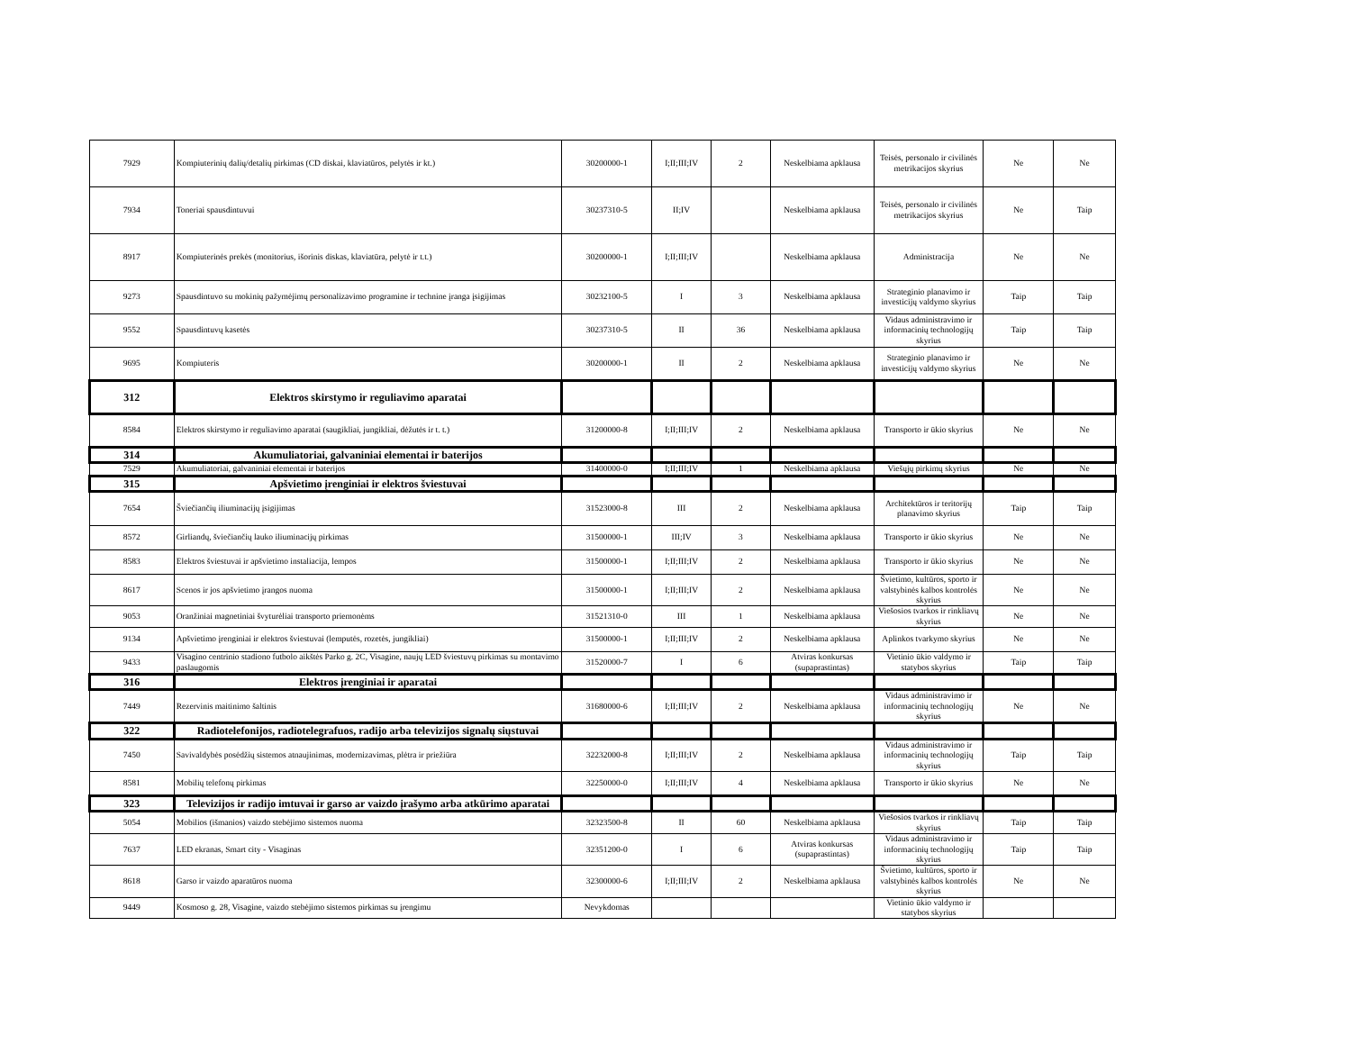| 7929 | Kompiuterinių dalių/detalių pirkimas (CD diskai, klaviatūros, pelytės ir kt.) | 30200000-1 | I;II;III;IV | 2 | Neskelbiama apklausa | Teisės, personalo ir civilinės metrikacijos skyrius | Ne | Ne |
| 7934 | Toneriai spausdintuvui | 30237310-5 | II;IV | | Neskelbiama apklausa | Teisės, personalo ir civilinės metrikacijos skyrius | Ne | Taip |
| 8917 | Kompiuterinės prekės (monitorius, išorinis diskas, klaviatūra, pelytė ir t.t.) | 30200000-1 | I;II;III;IV | | Neskelbiama apklausa | Administracija | Ne | Ne |
| 9273 | Spausdintuvo su mokinių pažymėjimų personalizavimo programine ir technine įranga įsigijimas | 30232100-5 | I | 3 | Neskelbiama apklausa | Strateginio planavimo ir investicijų valdymo skyrius | Taip | Taip |
| 9552 | Spausdintuvų kasetės | 30237310-5 | II | 36 | Neskelbiama apklausa | Vidaus administravimo ir informacinių technologijų skyrius | Taip | Taip |
| 9695 | Kompiuteris | 30200000-1 | II | 2 | Neskelbiama apklausa | Strateginio planavimo ir investicijų valdymo skyrius | Ne | Ne |
| 312 | Elektros skirstymo ir reguliavimo aparatai | | | | | | | |
| 8584 | Elektros skirstymo ir reguliavimo aparatai (saugikliai, jungikliai, dėžutės ir t. t.) | 31200000-8 | I;II;III;IV | 2 | Neskelbiama apklausa | Transporto ir ūkio skyrius | Ne | Ne |
| 314 | Akumuliatoriai, galvaniniai elementai ir baterijos | | | | | | | |
| 7529 | Akumuliatoriai, galvaniniai elementai ir baterijos | 31400000-0 | I;II;III;IV | 1 | Neskelbiama apklausa | Viešųjų pirkimų skyrius | Ne | Ne |
| 315 | Apšvietimo įrenginiai ir elektros šviestuvai | | | | | | | |
| 7654 | Šviečiančių iliuminacijų įsigijimas | 31523000-8 | III | 2 | Neskelbiama apklausa | Architektūros ir teritorijų planavimo skyrius | Taip | Taip |
| 8572 | Girliandų, šviečiančių lauko iliuminacijų pirkimas | 31500000-1 | III;IV | 3 | Neskelbiama apklausa | Transporto ir ūkio skyrius | Ne | Ne |
| 8583 | Elektros šviestuvai ir apšvietimo instaliacija, lempos | 31500000-1 | I;II;III;IV | 2 | Neskelbiama apklausa | Transporto ir ūkio skyrius | Ne | Ne |
| 8617 | Scenos ir jos apšvietimo įrangos nuoma | 31500000-1 | I;II;III;IV | 2 | Neskelbiama apklausa | Švietimo, kultūros, sporto ir valstybinės kalbos kontrolės skyrius | Ne | Ne |
| 9053 | Oranžiniai magnetiniai švyturėliai transporto priemonėms | 31521310-0 | III | 1 | Neskelbiama apklausa | Viešosios tvarkos ir rinkliavų skyrius | Ne | Ne |
| 9134 | Apšvietimo įrenginiai ir elektros šviestuvai (lemputės, rozetės, jungikliai) | 31500000-1 | I;II;III;IV | 2 | Neskelbiama apklausa | Aplinkos tvarkymo skyrius | Ne | Ne |
| 9433 | Visagino centrinio stadiono futbolo aikštės Parko g. 2C, Visagine, naujų LED šviestuvų pirkimas su montavimo paslaugomis | 31520000-7 | I | 6 | Atviras konkursas (supaprastintas) | Vietinio ūkio valdymo ir statybos skyrius | Taip | Taip |
| 316 | Elektros įrenginiai ir aparatai | | | | | | | |
| 7449 | Rezervinis maitinimo šaltinis | 31680000-6 | I;II;III;IV | 2 | Neskelbiama apklausa | Vidaus administravimo ir informacinių technologijų skyrius | Ne | Ne |
| 322 | Radiotelefonijos, radiotelegrafuos, radijo arba televizijos signalų siųstuvai | | | | | | | |
| 7450 | Savivaldybės posėdžių sistemos atnaujinimas, modernizavimas, plėtra ir priežiūra | 32232000-8 | I;II;III;IV | 2 | Neskelbiama apklausa | Vidaus administravimo ir informacinių technologijų skyrius | Taip | Taip |
| 8581 | Mobilių telefonų pirkimas | 32250000-0 | I;II;III;IV | 4 | Neskelbiama apklausa | Transporto ir ūkio skyrius | Ne | Ne |
| 323 | Televizijos ir radijo imtuvai ir garso ar vaizdo įrašymo arba atkūrimo aparatai | | | | | | | |
| 5054 | Mobilios (išmanios) vaizdo stebėjimo sistemos nuoma | 32323500-8 | II | 60 | Neskelbiama apklausa | Viešosios tvarkos ir rinkliavų skyrius | Taip | Taip |
| 7637 | LED ekranas, Smart city - Visaginas | 32351200-0 | I | 6 | Atviras konkursas (supaprastintas) | Vidaus administravimo ir informacinių technologijų skyrius | Taip | Taip |
| 8618 | Garso ir vaizdo aparatūros nuoma | 32300000-6 | I;II;III;IV | 2 | Neskelbiama apklausa | Švietimo, kultūros, sporto ir valstybinės kalbos kontrolės skyrius | Ne | Ne |
| 9449 | Kosmoso g. 28, Visagine, vaizdo stebėjimo sistemos pirkimas su įrengimu | Nevykdomas | | | | Vietinio ūkio valdymo ir statybos skyrius | | |